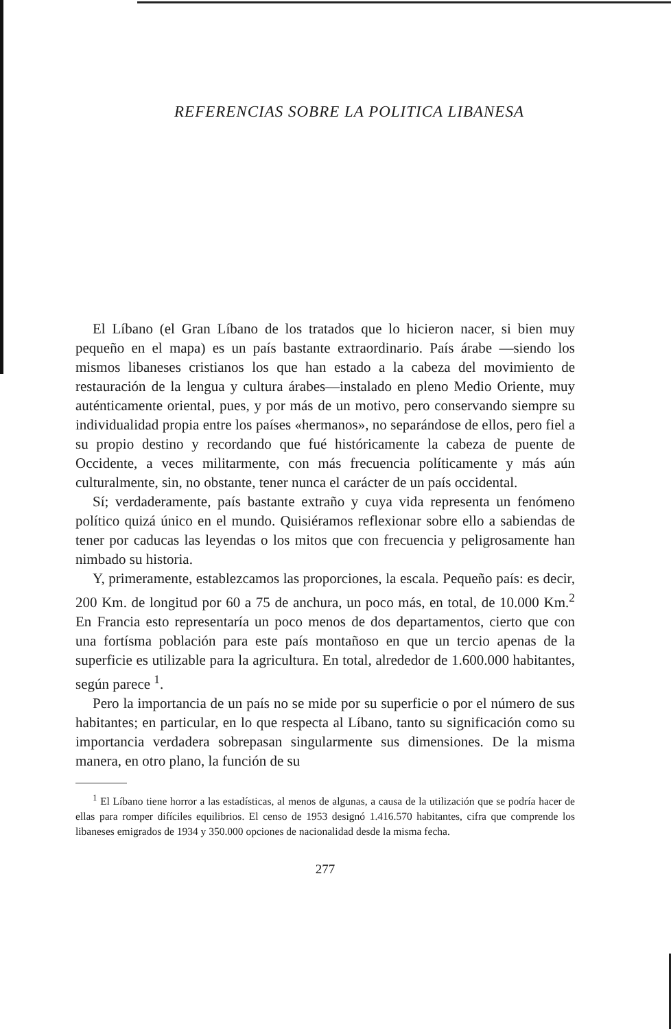REFERENCIAS SOBRE LA POLITICA LIBANESA
El Líbano (el Gran Líbano de los tratados que lo hicieron nacer, si bien muy pequeño en el mapa) es un país bastante extraordinario. País árabe —siendo los mismos libaneses cristianos los que han estado a la cabeza del movimiento de restauración de la lengua y cultura árabes—instalado en pleno Medio Oriente, muy auténticamente oriental, pues, y por más de un motivo, pero conservando siempre su individualidad propia entre los países «hermanos», no separándose de ellos, pero fiel a su propio destino y recordando que fué históricamente la cabeza de puente de Occidente, a veces militarmente, con más frecuencia políticamente y más aún culturalmente, sin, no obstante, tener nunca el carácter de un país occidental.
Sí; verdaderamente, país bastante extraño y cuya vida representa un fenómeno político quizá único en el mundo. Quisiéramos reflexionar sobre ello a sabiendas de tener por caducas las leyendas o los mitos que con frecuencia y peligrosamente han nimbado su historia.
Y, primeramente, establezcamos las proporciones, la escala. Pequeño país: es decir, 200 Km. de longitud por 60 a 75 de anchura, un poco más, en total, de 10.000 Km.<sup>2</sup> En Francia esto representaría un poco menos de dos departamentos, cierto que con una fortísma población para este país montañoso en que un tercio apenas de la superficie es utilizable para la agricultura. En total, alrededor de 1.600.000 habitantes, según parece <sup>1</sup>.
Pero la importancia de un país no se mide por su superficie o por el número de sus habitantes; en particular, en lo que respecta al Líbano, tanto su significación como su importancia verdadera sobrepasan singularmente sus dimensiones. De la misma manera, en otro plano, la función de su
<sup>1</sup> El Líbano tiene horror a las estadísticas, al menos de algunas, a causa de la utilización que se podría hacer de ellas para romper difíciles equilibrios. El censo de 1953 designó 1.416.570 habitantes, cifra que comprende los libaneses emigrados de 1934 y 350.000 opciones de nacionalidad desde la misma fecha.
277